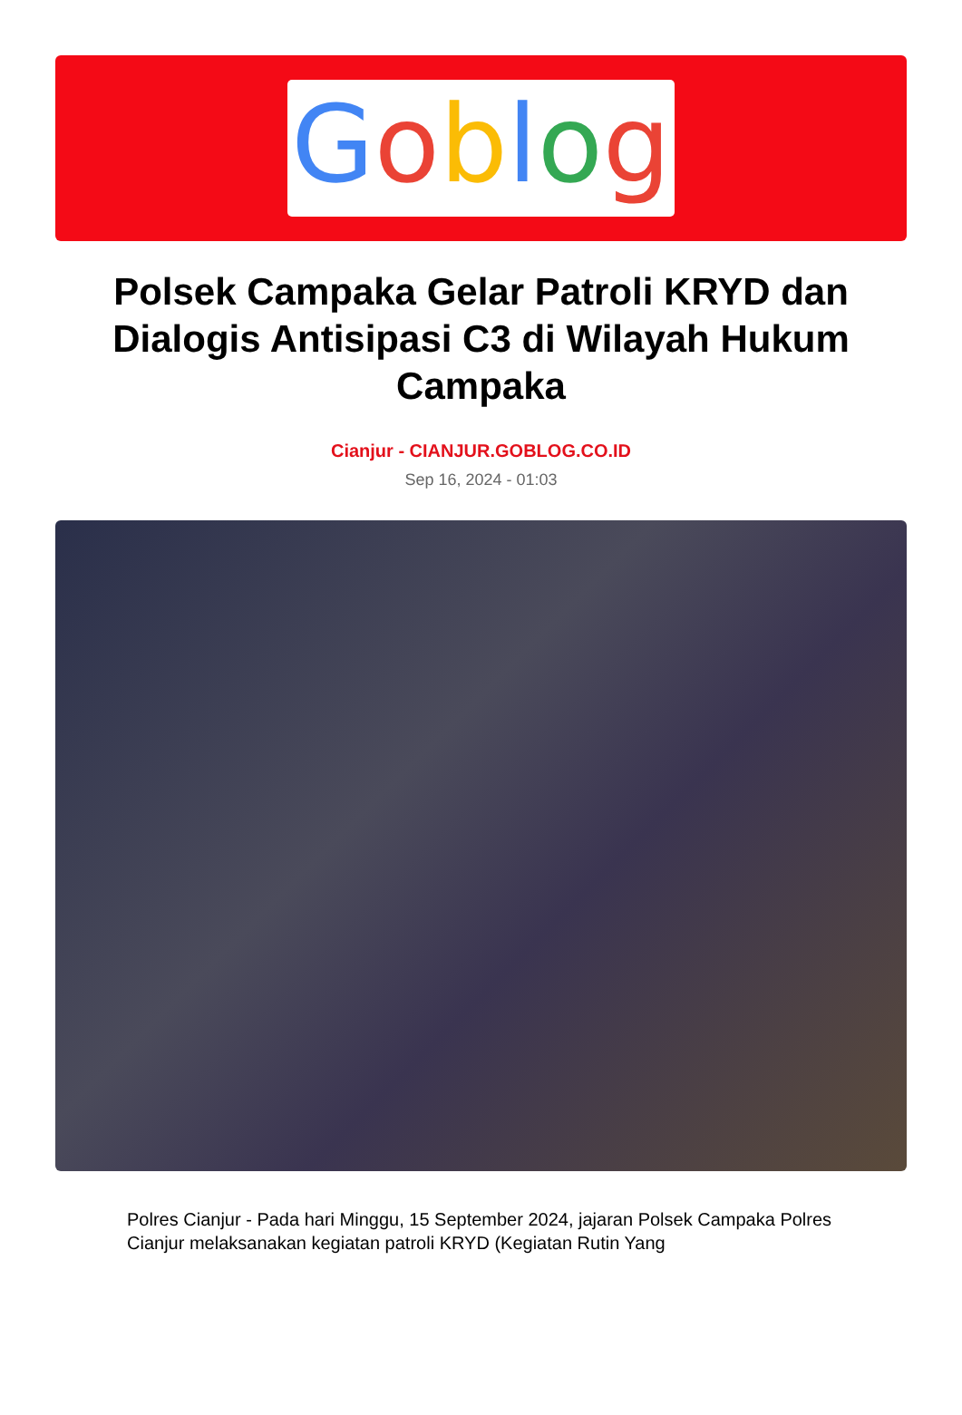Goblog
Polsek Campaka Gelar Patroli KRYD dan Dialogis Antisipasi C3 di Wilayah Hukum Campaka
Cianjur - CIANJUR.GOBLOG.CO.ID
Sep 16, 2024 - 01:03
Polres Cianjur - Pada hari Minggu, 15 September 2024, jajaran Polsek Campaka Polres Cianjur melaksanakan kegiatan patroli KRYD (Kegiatan Rutin Yang